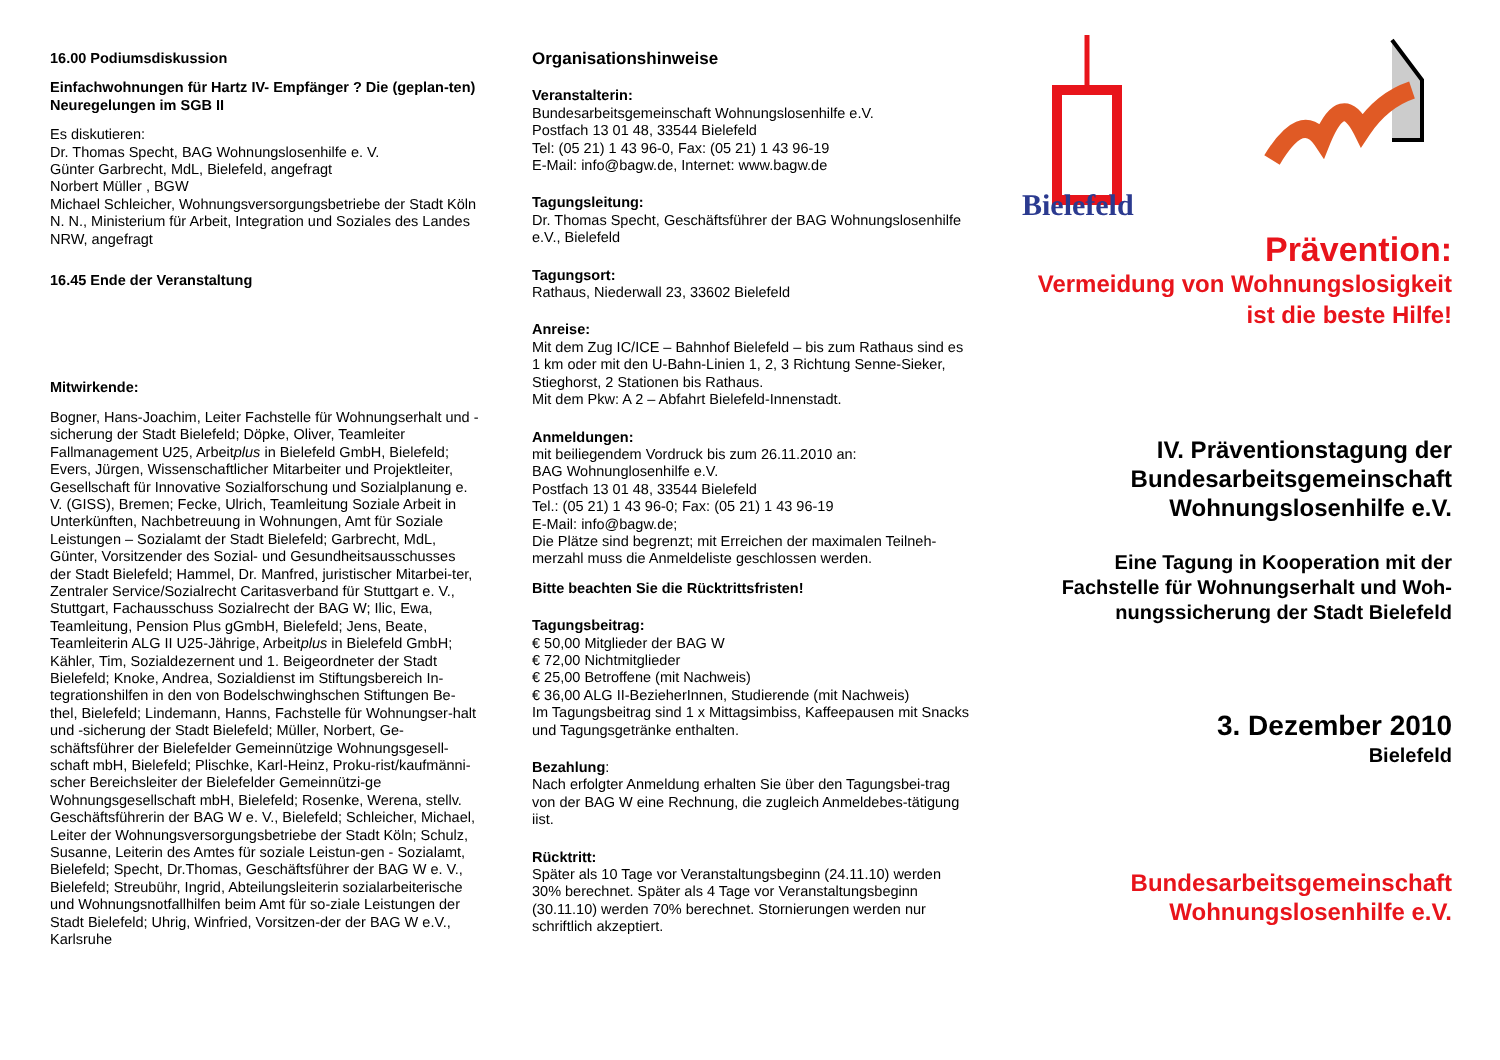16.00 Podiumsdiskussion
Einfachwohnungen für Hartz IV- Empfänger ? Die (geplan-ten) Neuregelungen im SGB II
Es diskutieren:
Dr. Thomas Specht, BAG Wohnungslosenhilfe e. V.
Günter Garbrecht, MdL, Bielefeld, angefragt
Norbert Müller , BGW
Michael Schleicher, Wohnungsversorgungsbetriebe der Stadt Köln
N. N., Ministerium für Arbeit, Integration und Soziales des Landes NRW, angefragt
16.45 Ende der Veranstaltung
Mitwirkende:
Bogner, Hans-Joachim, Leiter Fachstelle für Wohnungserhalt und -sicherung der Stadt Bielefeld; Döpke, Oliver, Teamleiter Fallmanagement U25, Arbeitplus in Bielefeld GmbH, Bielefeld; Evers, Jürgen, Wissenschaftlicher Mitarbeiter und Projektleiter, Gesellschaft für Innovative Sozialforschung und Sozialplanung e. V. (GISS), Bremen; Fecke, Ulrich, Teamleitung Soziale Arbeit in Unterkünften, Nachbetreuung in Wohnungen, Amt für Soziale Leistungen – Sozialamt der Stadt Bielefeld; Garbrecht, MdL, Günter, Vorsitzender des Sozial- und Gesundheitsausschusses der Stadt Bielefeld; Hammel, Dr. Manfred, juristischer Mitarbei-ter, Zentraler Service/Sozialrecht Caritasverband für Stuttgart e. V., Stuttgart, Fachausschuss Sozialrecht der BAG W; Ilic, Ewa, Teamleitung, Pension Plus gGmbH, Bielefeld; Jens, Beate, Teamleiterin ALG II U25-Jährige, Arbeitplus in Bielefeld GmbH; Kähler, Tim, Sozialdezernent und 1. Beigeordneter der Stadt Bielefeld; Knoke, Andrea, Sozialdienst im Stiftungsbereich In-tegrationshilfen in den von Bodelschwinghschen Stiftungen Be-thel, Bielefeld; Lindemann, Hanns, Fachstelle für Wohnungser-halt und -sicherung der Stadt Bielefeld; Müller, Norbert, Ge-schäftsführer der Bielefelder Gemeinnützige Wohnungsgesell-schaft mbH, Bielefeld; Plischke, Karl-Heinz, Proku-rist/kaufmänni-scher Bereichsleiter der Bielefelder Gemeinnützi-ge Wohnungsgesellschaft mbH, Bielefeld; Rosenke, Werena, stellv. Geschäftsführerin der BAG W e. V., Bielefeld; Schleicher, Michael, Leiter der Wohnungsversorgungsbetriebe der Stadt Köln; Schulz, Susanne, Leiterin des Amtes für soziale Leistun-gen - Sozialamt, Bielefeld; Specht, Dr.Thomas, Geschäftsführer der BAG W e. V., Bielefeld; Streubühr, Ingrid, Abteilungsleiterin sozialarbeiterische und Wohnungsnotfallhilfen beim Amt für so-ziale Leistungen der Stadt Bielefeld; Uhrig, Winfried, Vorsitzen-der der BAG W e.V., Karlsruhe
Organisationshinweise
Veranstalterin:
Bundesarbeitsgemeinschaft Wohnungslosenhilfe e.V.
Postfach 13 01 48, 33544 Bielefeld
Tel: (05 21) 1 43 96-0, Fax: (05 21) 1 43 96-19
E-Mail: info@bagw.de, Internet: www.bagw.de
Tagungsleitung:
Dr. Thomas Specht, Geschäftsführer der BAG Wohnungslosenhilfe e.V., Bielefeld
Tagungsort:
Rathaus, Niederwall 23, 33602 Bielefeld
Anreise:
Mit dem Zug IC/ICE – Bahnhof Bielefeld – bis zum Rathaus sind es 1 km oder mit den U-Bahn-Linien 1, 2, 3 Richtung Senne-Sieker, Stieghorst, 2 Stationen bis Rathaus.
Mit dem Pkw: A 2 – Abfahrt Bielefeld-Innenstadt.
Anmeldungen:
mit beiliegendem Vordruck bis zum 26.11.2010 an:
BAG Wohnunglosenhilfe e.V.
Postfach 13 01 48, 33544 Bielefeld
Tel.: (05 21) 1 43 96-0; Fax: (05 21) 1 43 96-19
E-Mail: info@bagw.de;
Die Plätze sind begrenzt; mit Erreichen der maximalen Teilneh-merzahl muss die Anmeldeliste geschlossen werden.
Bitte beachten Sie die Rücktrittsfristen!
Tagungsbeitrag:
€ 50,00 Mitglieder der BAG W
€ 72,00 Nichtmitglieder
€ 25,00 Betroffene (mit Nachweis)
€ 36,00 ALG II-BezieherInnen, Studierende (mit Nachweis)
Im Tagungsbeitrag sind 1 x Mittagsimbiss, Kaffeepausen mit Snacks und Tagungsgetränke enthalten.
Bezahlung:
Nach erfolgter Anmeldung erhalten Sie über den Tagungsbei-trag von der BAG W eine Rechnung, die zugleich Anmeldebes-tätigung iist.
Rücktritt:
Später als 10 Tage vor Veranstaltungsbeginn (24.11.10) werden 30% berechnet. Später als 4 Tage vor Veranstaltungsbeginn (30.11.10) werden 70% berechnet. Stornierungen werden nur schriftlich akzeptiert.
Bielefeld
Prävention:
Vermeidung von Wohnungslosigkeit
ist die beste Hilfe!
IV. Präventionstagung der
Bundesarbeitsgemeinschaft
Wohnungslosenhilfe e.V.
Eine Tagung in Kooperation mit der
Fachstelle für Wohnungserhalt und Woh-
nungssicherung der Stadt Bielefeld
3. Dezember 2010
Bielefeld
Bundesarbeitsgemeinschaft
Wohnungslosenhilfe e.V.